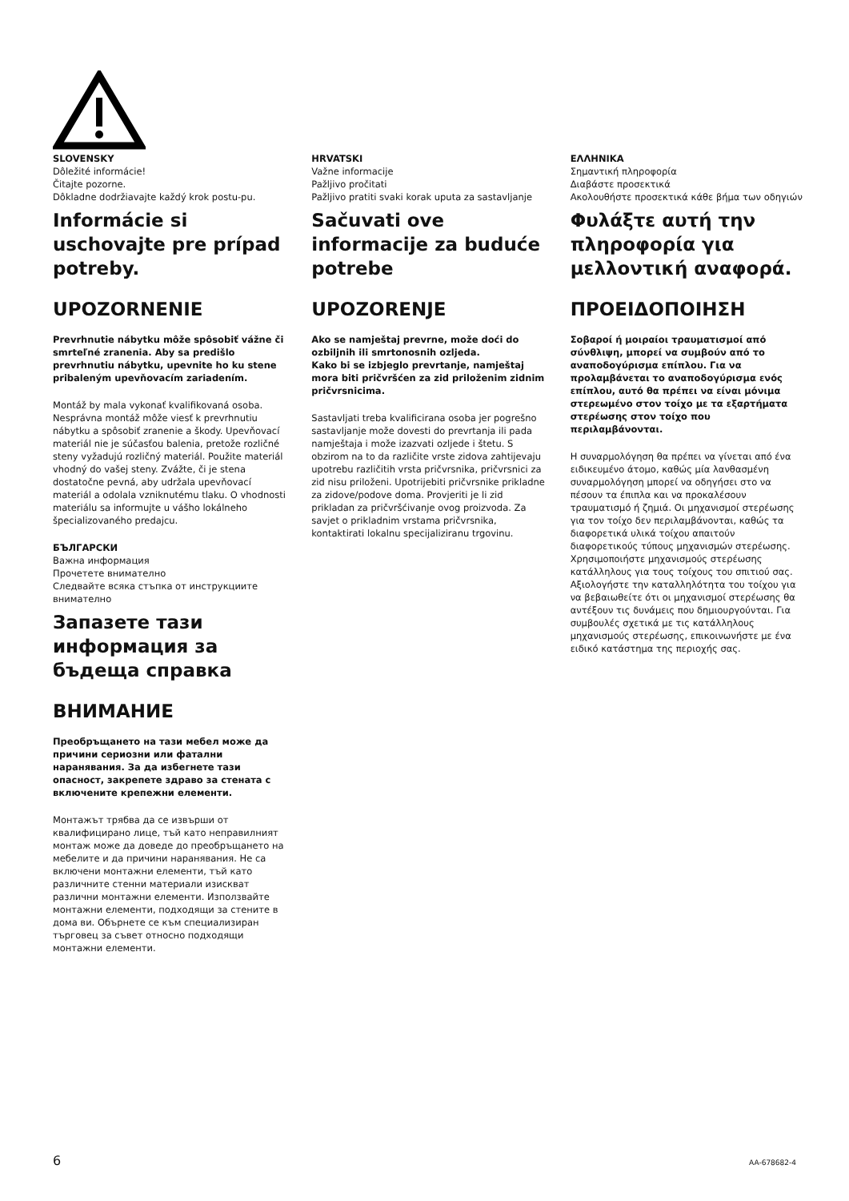SLOVENSKY
Dôležité informácie!
Čitajte pozorne.
Dôkladne dodržiavajte každý krok postu-pu.
Informácie si uschovajte pre prípad potreby.
UPOZORNENIE
Prevrhnutie nábytku môže spôsobiť vážne či smrteľné zranenia. Aby sa predišlo prevrhnutiu nábytku, upevnite ho ku stene pribaleným upevňovacím zariadením.
Montáž by mala vykonať kvalifikovaná osoba. Nesprávna montáž môže viesť k prevrhnutiu nábytku a spôsobiť zranenie a škody. Upevňovací materiál nie je súčasťou balenia, pretože rozličné steny vyžadujú rozličný materiál. Použite materiál vhodný do vašej steny. Zvážte, či je stena dostatočne pevná, aby udržala upevňovací materiál a odolala vzniknutému tlaku. O vhodnosti materiálu sa informujte u vášho lokálneho špecializovaného predajcu.
БЪЛГАРСКИ
Важна информация
Прочетете внимателно
Следвайте всяка стъпка от инструкциите внимателно
Запазете тази информация за бъдеща справка
ВНИМАНИЕ
Преобръщането на тази мебел може да причини сериозни или фатални наранявания. За да избегнете тази опасност, закрепете здраво за стената с включените крепежни елементи.
Монтажът трябва да се извърши от квалифицирано лице, тъй като неправилният монтаж може да доведе до преобръщането на мебелите и да причини наранявания. Не са включени монтажни елементи, тъй като различните стенни материали изискват различни монтажни елементи. Използвайте монтажни елементи, подходящи за стените в дома ви. Обърнете се към специализиран търговец за съвет относно подходящи монтажни елементи.
HRVATSKI
Važne informacije
Pažljivo pročitati
Pažljivo pratiti svaki korak uputa za sastavljanje
Sačuvati ove informacije za buduće potrebe
UPOZORENJE
Ako se namještaj prevrne, može doći do ozbiljnih ili smrtonosnih ozljeda.
Kako bi se izbjeglo prevrtanje, namještaj mora biti pričvršćen za zid priloženim zidnim pričvrsnicima.
Sastavljati treba kvalificirana osoba jer pogrešno sastavljanje može dovesti do prevrtanja ili pada namještaja i može izazvati ozljede i štetu. S obzirom na to da različite vrste zidova zahtijevaju upotrebu različitih vrsta pričvrsnika, pričvrsnici za zid nisu priloženi. Upotrijebiti pričvrsnike prikladne za zidove/podove doma. Provjeriti je li zid prikladan za pričvršćivanje ovog proizvoda. Za savjet o prikladnim vrstama pričvrsnika, kontaktirati lokalnu specijaliziranu trgovinu.
ΕΛΛΗΝΙΚΑ
Σημαντική πληροφορία
Διαβάστε προσεκτικά
Ακολουθήστε προσεκτικά κάθε βήμα των οδηγιών
Φυλάξτε αυτή την πληροφορία για μελλοντική αναφορά.
ΠΡΟΕΙΔΟΠΟΙΗΣΗ
Σοβαροί ή μοιραίοι τραυματισμοί από σύνθλιψη, μπορεί να συμβούν από το αναποδογύρισμα επίπλου. Για να προλαμβάνεται το αναποδογύρισμα ενός επίπλου, αυτό θα πρέπει να είναι μόνιμα στερεωμένο στον τοίχο με τα εξαρτήματα στερέωσης στον τοίχο που περιλαμβάνονται.
Η συναρμολόγηση θα πρέπει να γίνεται από ένα ειδικευμένο άτομο, καθώς μία λανθασμένη συναρμολόγηση μπορεί να οδηγήσει στο να πέσουν τα έπιπλα και να προκαλέσουν τραυματισμό ή ζημιά. Οι μηχανισμοί στερέωσης για τον τοίχο δεν περιλαμβάνονται, καθώς τα διαφορετικά υλικά τοίχου απαιτούν διαφορετικούς τύπους μηχανισμών στερέωσης. Χρησιμοποιήστε μηχανισμούς στερέωσης κατάλληλους για τους τοίχους του σπιτιού σας. Αξιολογήστε την καταλληλότητα του τοίχου για να βεβαιωθείτε ότι οι μηχανισμοί στερέωσης θα αντέξουν τις δυνάμεις που δημιουργούνται. Για συμβουλές σχετικά με τις κατάλληλους μηχανισμούς στερέωσης, επικοινωνήστε με ένα ειδικό κατάστημα της περιοχής σας.
6 AA-678682-4